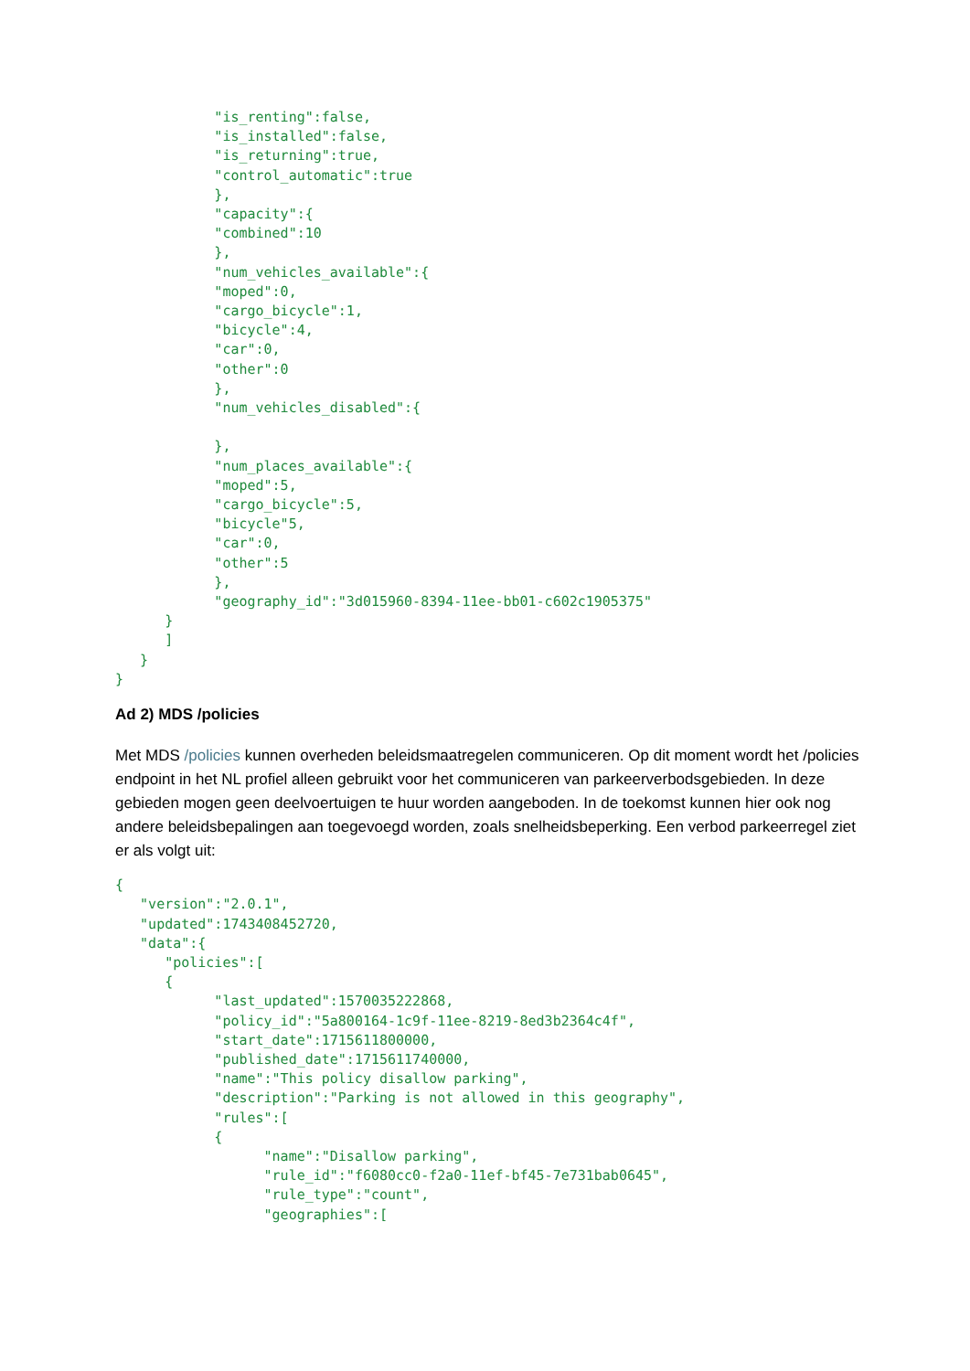"is_renting":false,
            "is_installed":false,
            "is_returning":true,
            "control_automatic":true
            },
            "capacity":{
            "combined":10
            },
            "num_vehicles_available":{
            "moped":0,
            "cargo_bicycle":1,
            "bicycle":4,
            "car":0,
            "other":0
            },
            "num_vehicles_disabled":{

            },
            "num_places_available":{
            "moped":5,
            "cargo_bicycle":5,
            "bicycle"5,
            "car":0,
            "other":5
            },
            "geography_id":"3d015960-8394-11ee-bb01-c602c1905375"
      }
      ]
   }
}
Ad 2) MDS /policies
Met MDS /policies kunnen overheden beleidsmaatregelen communiceren. Op dit moment wordt het /policies endpoint in het NL profiel alleen gebruikt voor het communiceren van parkeerverbodsgebieden. In deze gebieden mogen geen deelvoertuigen te huur worden aangeboden. In de toekomst kunnen hier ook nog andere beleidsbepalingen aan toegevoegd worden, zoals snelheidsbeperking. Een verbod parkeerregel ziet er als volgt uit:
{
   "version":"2.0.1",
   "updated":1743408452720,
   "data":{
      "policies":[
      {
            "last_updated":1570035222868,
            "policy_id":"5a800164-1c9f-11ee-8219-8ed3b2364c4f",
            "start_date":1715611800000,
            "published_date":1715611740000,
            "name":"This policy disallow parking",
            "description":"Parking is not allowed in this geography",
            "rules":[
            {
                  "name":"Disallow parking",
                  "rule_id":"f6080cc0-f2a0-11ef-bf45-7e731bab0645",
                  "rule_type":"count",
                  "geographies":[